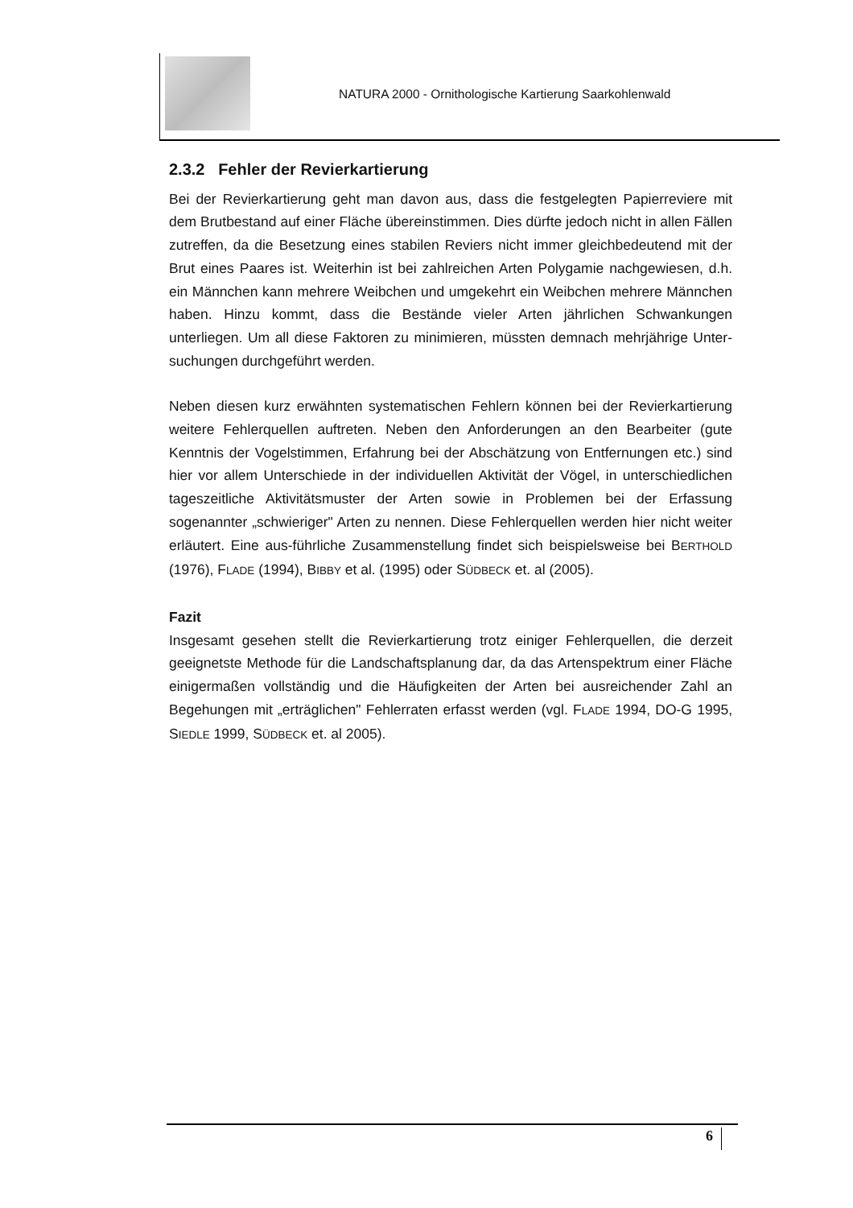NATURA 2000 - Ornithologische Kartierung Saarkohlenwald
2.3.2 Fehler der Revierkartierung
Bei der Revierkartierung geht man davon aus, dass die festgelegten Papier­reviere mit dem Brutbestand auf einer Fläche übereinstimmen. Dies dürfte jedoch nicht in allen Fällen zutreffen, da die Besetzung eines stabilen Reviers nicht immer gleichbedeutend mit der Brut eines Paares ist. Weiterhin ist bei zahlreichen Arten Polygamie nachgewiesen, d.h. ein Männchen kann mehrere Weibchen und umgekehrt ein Weibchen mehrere Männchen haben. Hinzu kommt, dass die Bestände vieler Arten jährlichen Schwankungen unterliegen. Um all diese Faktoren zu minimieren, müssten demnach mehrjährige Unter­suchungen durchgeführt werden.
Neben diesen kurz erwähnten systematischen Fehlern können bei der Revier­kartierung weitere Fehlerquellen auftreten. Neben den Anforderungen an den Bearbeiter (gute Kenntnis der Vogelstimmen, Erfahrung bei der Abschätzung von Entfernungen etc.) sind hier vor allem Unterschiede in der individuellen Aktivität der Vögel, in unterschiedlichen tageszeitliche Aktivitätsmuster der Arten sowie in Problemen bei der Erfassung sogenannter „schwieriger" Arten zu nennen. Diese Fehlerquellen werden hier nicht weiter erläutert. Eine aus-führ­liche Zusammenstellung findet sich beispielsweise bei BERTHOLD (1976), FLADE (1994), BIBBY et al. (1995) oder SÜDBECK et. al (2005).
Fazit
Insgesamt gesehen stellt die Revierkartierung trotz einiger Fehlerquellen, die derzeit geeignetste Methode für die Landschaftsplanung dar, da das Arten­spektrum einer Fläche einigermaßen vollständig und die Häufigkeiten der Arten bei ausreichender Zahl an Begehungen mit „erträglichen" Fehlerraten erfasst werden (vgl. FLADE 1994, DO-G 1995, SIEDLE 1999, SÜDBECK et. al 2005).
6